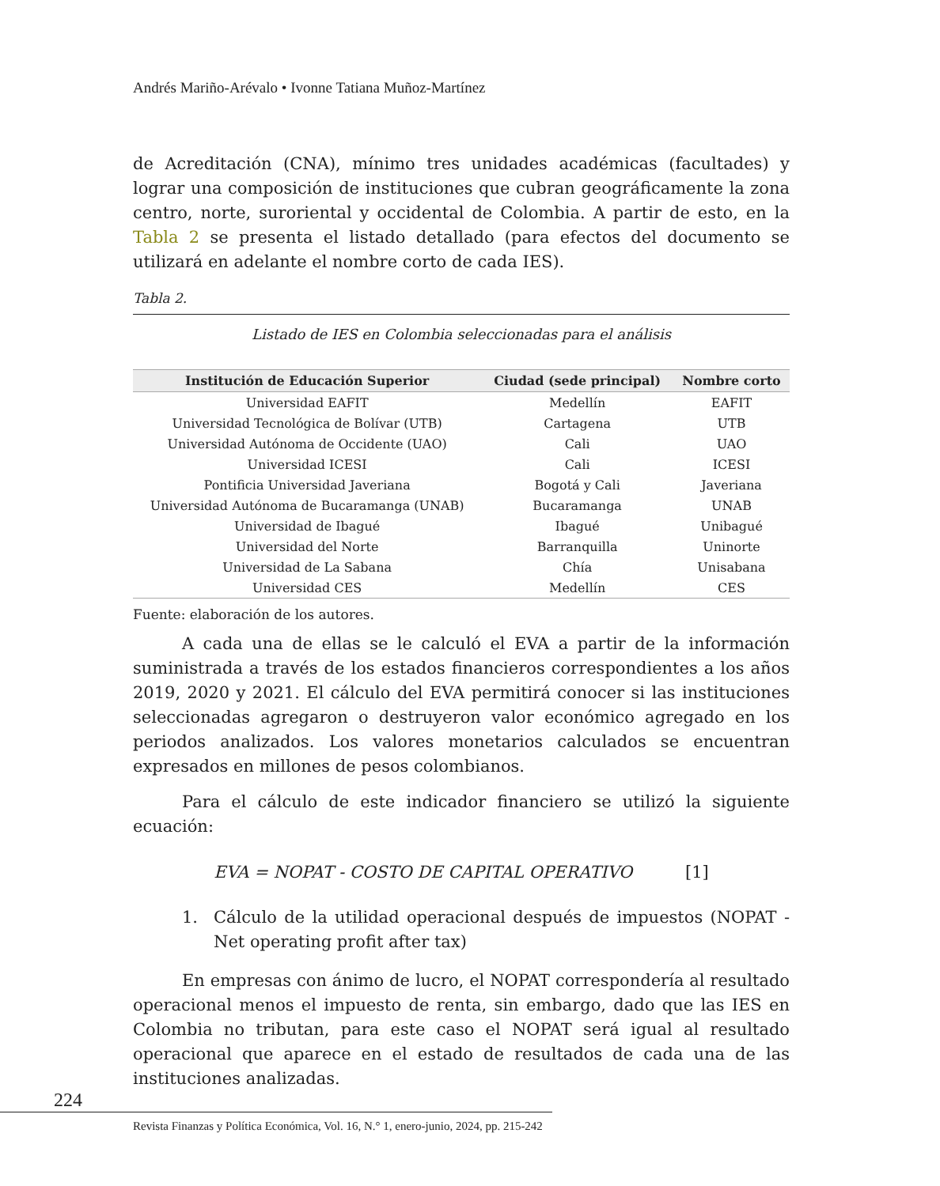Andrés Mariño-Arévalo • Ivonne Tatiana Muñoz-Martínez
de Acreditación (CNA), mínimo tres unidades académicas (facultades) y lograr una composición de instituciones que cubran geográficamente la zona centro, norte, suroriental y occidental de Colombia. A partir de esto, en la Tabla 2 se presenta el listado detallado (para efectos del documento se utilizará en adelante el nombre corto de cada IES).
Tabla 2.
Listado de IES en Colombia seleccionadas para el análisis
| Institución de Educación Superior | Ciudad (sede principal) | Nombre corto |
| --- | --- | --- |
| Universidad EAFIT | Medellín | EAFIT |
| Universidad Tecnológica de Bolívar (UTB) | Cartagena | UTB |
| Universidad Autónoma de Occidente (UAO) | Cali | UAO |
| Universidad ICESI | Cali | ICESI |
| Pontificia Universidad Javeriana | Bogotá y Cali | Javeriana |
| Universidad Autónoma de Bucaramanga (UNAB) | Bucaramanga | UNAB |
| Universidad de Ibagué | Ibagué | Unibagué |
| Universidad del Norte | Barranquilla | Uninorte |
| Universidad de La Sabana | Chía | Unisabana |
| Universidad CES | Medellín | CES |
Fuente: elaboración de los autores.
A cada una de ellas se le calculó el EVA a partir de la información suministrada a través de los estados financieros correspondientes a los años 2019, 2020 y 2021. El cálculo del EVA permitirá conocer si las instituciones seleccionadas agregaron o destruyeron valor económico agregado en los periodos analizados. Los valores monetarios calculados se encuentran expresados en millones de pesos colombianos.
Para el cálculo de este indicador financiero se utilizó la siguiente ecuación:
EVA = NOPAT - COSTO DE CAPITAL OPERATIVO [1]
1. Cálculo de la utilidad operacional después de impuestos (NOPAT - Net operating profit after tax)
En empresas con ánimo de lucro, el NOPAT correspondería al resultado operacional menos el impuesto de renta, sin embargo, dado que las IES en Colombia no tributan, para este caso el NOPAT será igual al resultado operacional que aparece en el estado de resultados de cada una de las instituciones analizadas.
224
Revista Finanzas y Política Económica, Vol. 16, N.° 1, enero-junio, 2024, pp. 215-242